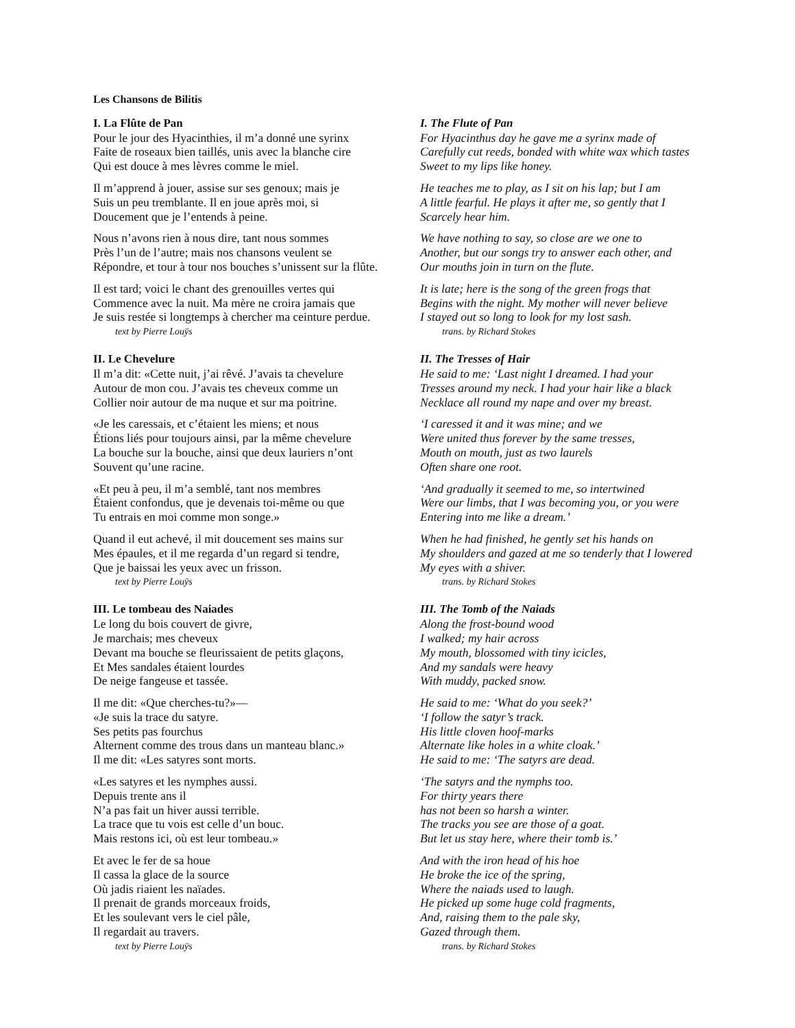Les Chansons de Bilitis
I. La Flûte de Pan
Pour le jour des Hyacinthies, il m’a donné une syrinx
Faite de roseaux bien taillés, unis avec la blanche cire
Qui est douce à mes lèvres comme le miel.
Il m’apprend à jouer, assise sur ses genoux; mais je
Suis un peu tremblante. Il en joue après moi, si
Doucement que je l’entends à peine.
Nous n’avons rien à nous dire, tant nous sommes
Près l’un de l’autre; mais nos chansons veulent se
Répondre, et tour à tour nos bouches s’unissent sur la flûte.
Il est tard; voici le chant des grenouilles vertes qui
Commence avec la nuit. Ma mère ne croira jamais que
Je suis restée si longtemps à chercher ma ceinture perdue.
text by Pierre Louÿs
I. The Flute of Pan
For Hyacinthus day he gave me a syrinx made of
Carefully cut reeds, bonded with white wax which tastes
Sweet to my lips like honey.
He teaches me to play, as I sit on his lap; but I am
A little fearful. He plays it after me, so gently that I
Scarcely hear him.
We have nothing to say, so close are we one to
Another, but our songs try to answer each other, and
Our mouths join in turn on the flute.
It is late; here is the song of the green frogs that
Begins with the night. My mother will never believe
I stayed out so long to look for my lost sash.
trans. by Richard Stokes
II. Le Chevelure
Il m’a dit: «Cette nuit, j’ai rêvé. J’avais ta chevelure
Autour de mon cou. J’avais tes cheveux comme un
Collier noir autour de ma nuque et sur ma poitrine.
«Je les caressais, et c’étaient les miens; et nous
Étions liés pour toujours ainsi, par la même chevelure
La bouche sur la bouche, ainsi que deux lauriers n’ont
Souvent qu’une racine.
«Et peu à peu, il m’a semblé, tant nos membres
Étaient confondus, que je devenais toi-même ou que
Tu entrais en moi comme mon songe.»
Quand il eut achevé, il mit doucement ses mains sur
Mes épaules, et il me regarda d’un regard si tendre,
Que je baissai les yeux avec un frisson.
text by Pierre Louÿs
II. The Tresses of Hair
He said to me: ‘Last night I dreamed. I had your
Tresses around my neck. I had your hair like a black
Necklace all round my nape and over my breast.
‘I caressed it and it was mine; and we
Were united thus forever by the same tresses,
Mouth on mouth, just as two laurels
Often share one root.
‘And gradually it seemed to me, so intertwined
Were our limbs, that I was becoming you, or you were
Entering into me like a dream.’
When he had finished, he gently set his hands on
My shoulders and gazed at me so tenderly that I lowered
My eyes with a shiver.
trans. by Richard Stokes
III. Le tombeau des Naiades
Le long du bois couvert de givre,
Je marchais; mes cheveux
Devant ma bouche se fleurissaient de petits glaçons,
Et Mes sandales étaient lourdes
De neige fangeuse et tassée.
Il me dit: «Que cherches-tu?»—
«Je suis la trace du satyre.
Ses petits pas fourchus
Alternent comme des trous dans un manteau blanc.»
Il me dit: «Les satyres sont morts.
«Les satyres et les nymphes aussi.
Depuis trente ans il
N’a pas fait un hiver aussi terrible.
La trace que tu vois est celle d’un bouc.
Mais restons ici, où est leur tombeau.»
Et avec le fer de sa houe
Il cassa la glace de la source
Où jadis riaient les naïades.
Il prenait de grands morceaux froids,
Et les soulevant vers le ciel pâle,
Il regardait au travers.
text by Pierre Louÿs
III. The Tomb of the Naiads
Along the frost-bound wood
I walked; my hair across
My mouth, blossomed with tiny icicles,
And my sandals were heavy
With muddy, packed snow.
He said to me: ‘What do you seek?’
‘I follow the satyr’s track.
His little cloven hoof-marks
Alternate like holes in a white cloak.’
He said to me: ‘The satyrs are dead.
‘The satyrs and the nymphs too.
For thirty years there
has not been so harsh a winter.
The tracks you see are those of a goat.
But let us stay here, where their tomb is.’
And with the iron head of his hoe
He broke the ice of the spring,
Where the naiads used to laugh.
He picked up some huge cold fragments,
And, raising them to the pale sky,
Gazed through them.
trans. by Richard Stokes